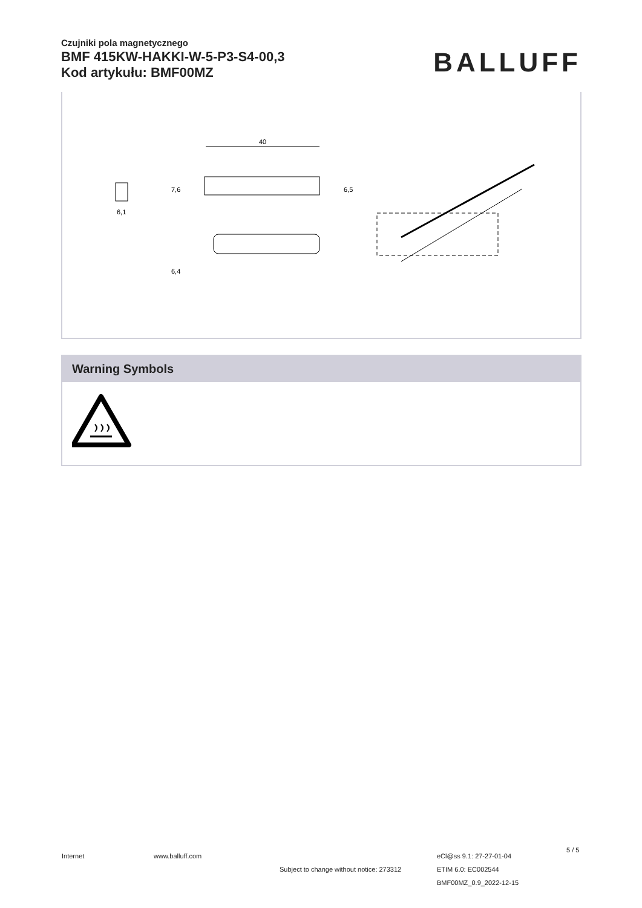Czujniki pola magnetycznego
BMF 415KW-HAKKI-W-5-P3-S4-00,3
Kod artykułu: BMF00MZ
BALLUFF
40
6,1
7,6
6,5
6,4
Warning Symbols
Internet www.balluff.com
Subject to change without notice: 273312
eCl@ss 9.1: 27-27-01-04
ETIM 6.0: EC002544
BMF00MZ_0.9_2022-12-15
5 / 5